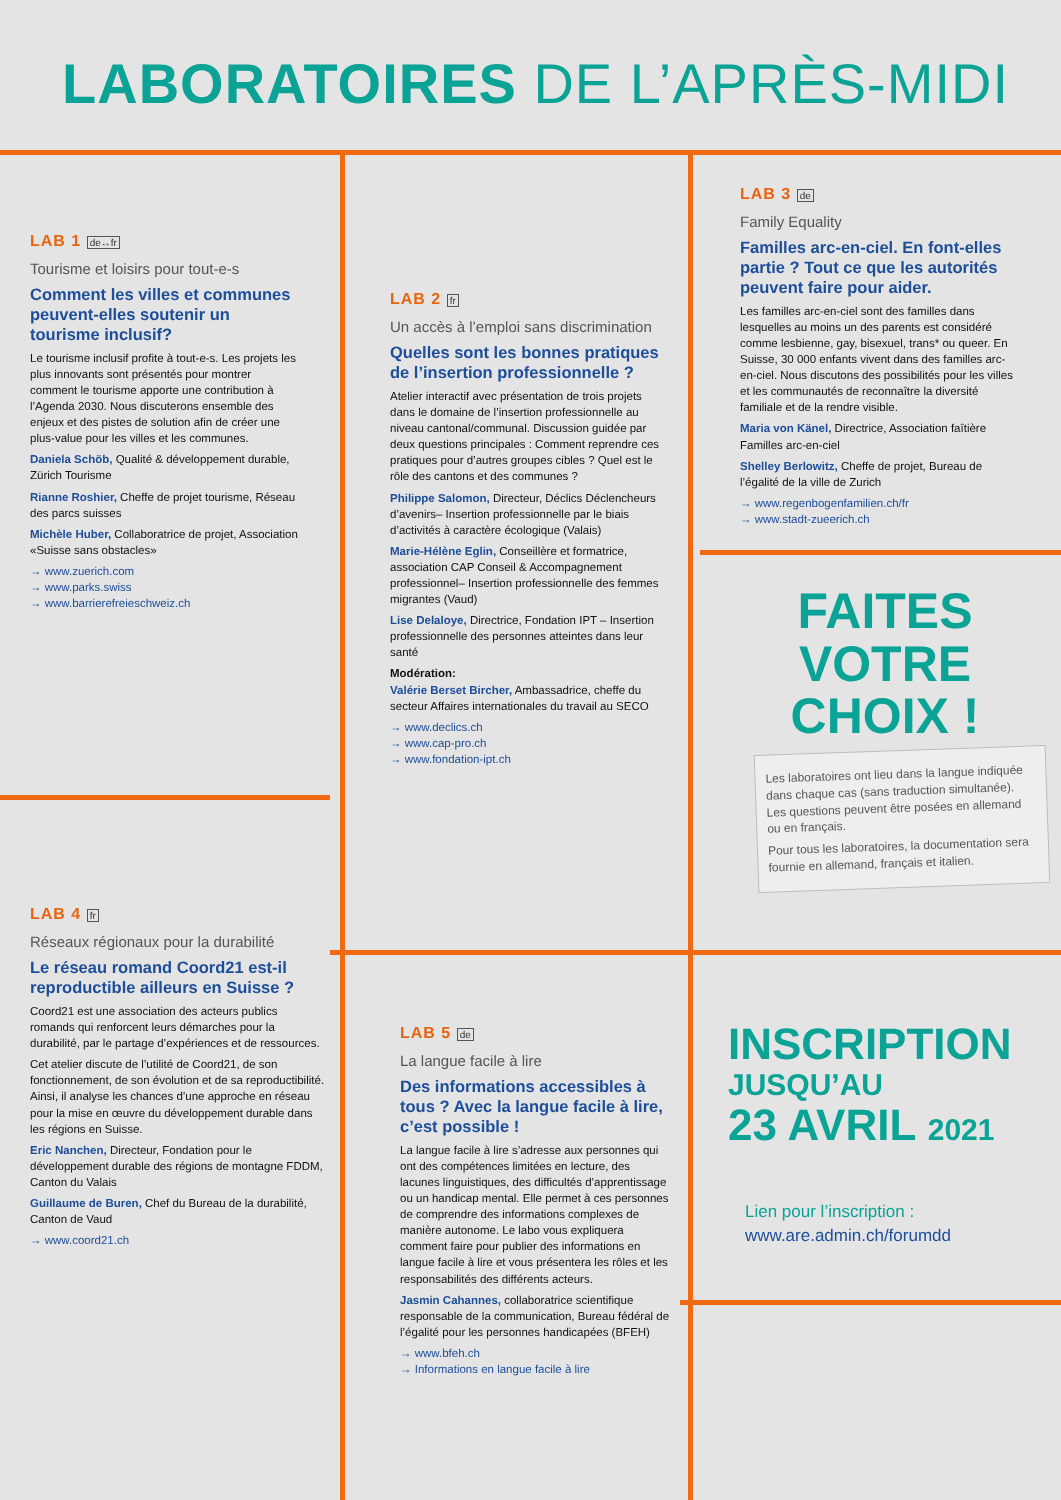LABORATOIRES DE L’APRÈS-MIDI
LAB 1 de↔fr
Tourisme et loisirs pour tout-e-s
Comment les villes et communes peuvent-elles soutenir un tourisme inclusif?
Le tourisme inclusif profite à tout-e-s. Les projets les plus innovants sont présentés pour montrer comment le tourisme apporte une contribution à l’Agenda 2030. Nous discuterons ensemble des enjeux et des pistes de solution afin de créer une plus-value pour les villes et les communes.
Daniela Schöb, Qualité & développement durable, Zürich Tourisme
Rianne Roshier, Cheffe de projet tourisme, Réseau des parcs suisses
Michèle Huber, Collaboratrice de projet, Association «Suisse sans obstacles»
→ www.zuerich.com
→ www.parks.swiss
→ www.barrierefreieschweiz.ch
LAB 2 fr
Un accès à l’emploi sans discrimination
Quelles sont les bonnes pratiques de l’insertion professionnelle ?
Atelier interactif avec présentation de trois projets dans le domaine de l’insertion professionnelle au niveau cantonal/communal. Discussion guidée par deux questions principales : Comment reprendre ces pratiques pour d’autres groupes cibles ? Quel est le rôle des cantons et des communes ?
Philippe Salomon, Directeur, Déclics Déclencheurs d’avenirs– Insertion professionnelle par le biais d’activités à caractère écologique (Valais)
Marie-Hélène Eglin, Conseillère et formatrice, association CAP Conseil & Accompagnement professionnel– Insertion professionnelle des femmes migrantes (Vaud)
Lise Delaloye, Directrice, Fondation IPT – Insertion professionnelle des personnes atteintes dans leur santé
Modération:
Valérie Berset Bircher, Ambassadrice, cheffe du secteur Affaires internationales du travail au SECO
→ www.declics.ch
→ www.cap-pro.ch
→ www.fondation-ipt.ch
LAB 3 de
Family Equality
Familles arc-en-ciel. En font-elles partie ? Tout ce que les autorités peuvent faire pour aider.
Les familles arc-en-ciel sont des familles dans lesquelles au moins un des parents est considéré comme lesbienne, gay, bisexuel, trans* ou queer. En Suisse, 30 000 enfants vivent dans des familles arc-en-ciel. Nous discutons des possibilités pour les villes et les communautés de reconnaître la diversité familiale et de la rendre visible.
Maria von Känel, Directrice, Association faîtière Familles arc-en-ciel
Shelley Berlowitz, Cheffe de projet, Bureau de l’égalité de la ville de Zurich
→ www.regenbogenfamilien.ch/fr
→ www.stadt-zueerich.ch
FAITES VOTRE CHOIX !
Les laboratoires ont lieu dans la langue indiquée dans chaque cas (sans traduction simultanée). Les questions peuvent être posées en allemand ou en français.
Pour tous les laboratoires, la documentation sera fournie en allemand, français et italien.
LAB 4 fr
Réseaux régionaux pour la durabilité
Le réseau romand Coord21 est-il reproductible ailleurs en Suisse ?
Coord21 est une association des acteurs publics romands qui renforcent leurs démarches pour la durabilité, par le partage d’expériences et de ressources.
Cet atelier discute de l’utilité de Coord21, de son fonctionnement, de son évolution et de sa reproductibilité. Ainsi, il analyse les chances d’une approche en réseau pour la mise en œuvre du développement durable dans les régions en Suisse.
Eric Nanchen, Directeur, Fondation pour le développement durable des régions de montagne FDDM, Canton du Valais
Guillaume de Buren, Chef du Bureau de la durabilité, Canton de Vaud
→ www.coord21.ch
LAB 5 de
La langue facile à lire
Des informations accessibles à tous ? Avec la langue facile à lire, c’est possible !
La langue facile à lire s’adresse aux personnes qui ont des compétences limitées en lecture, des lacunes linguistiques, des difficultés d’apprentissage ou un handicap mental. Elle permet à ces personnes de comprendre des informations complexes de manière autonome. Le labo vous expliquera comment faire pour publier des informations en langue facile à lire et vous présentera les rôles et les responsabilités des différents acteurs.
Jasmin Cahannes, collaboratrice scientifique responsable de la communication, Bureau fédéral de l’égalité pour les personnes handicapées (BFEH)
→ www.bfeh.ch
→ Informations en langue facile à lire
INSCRIPTION
JUSQU’AU
23 AVRIL 2021
Lien pour l’inscription :
www.are.admin.ch/forumdd